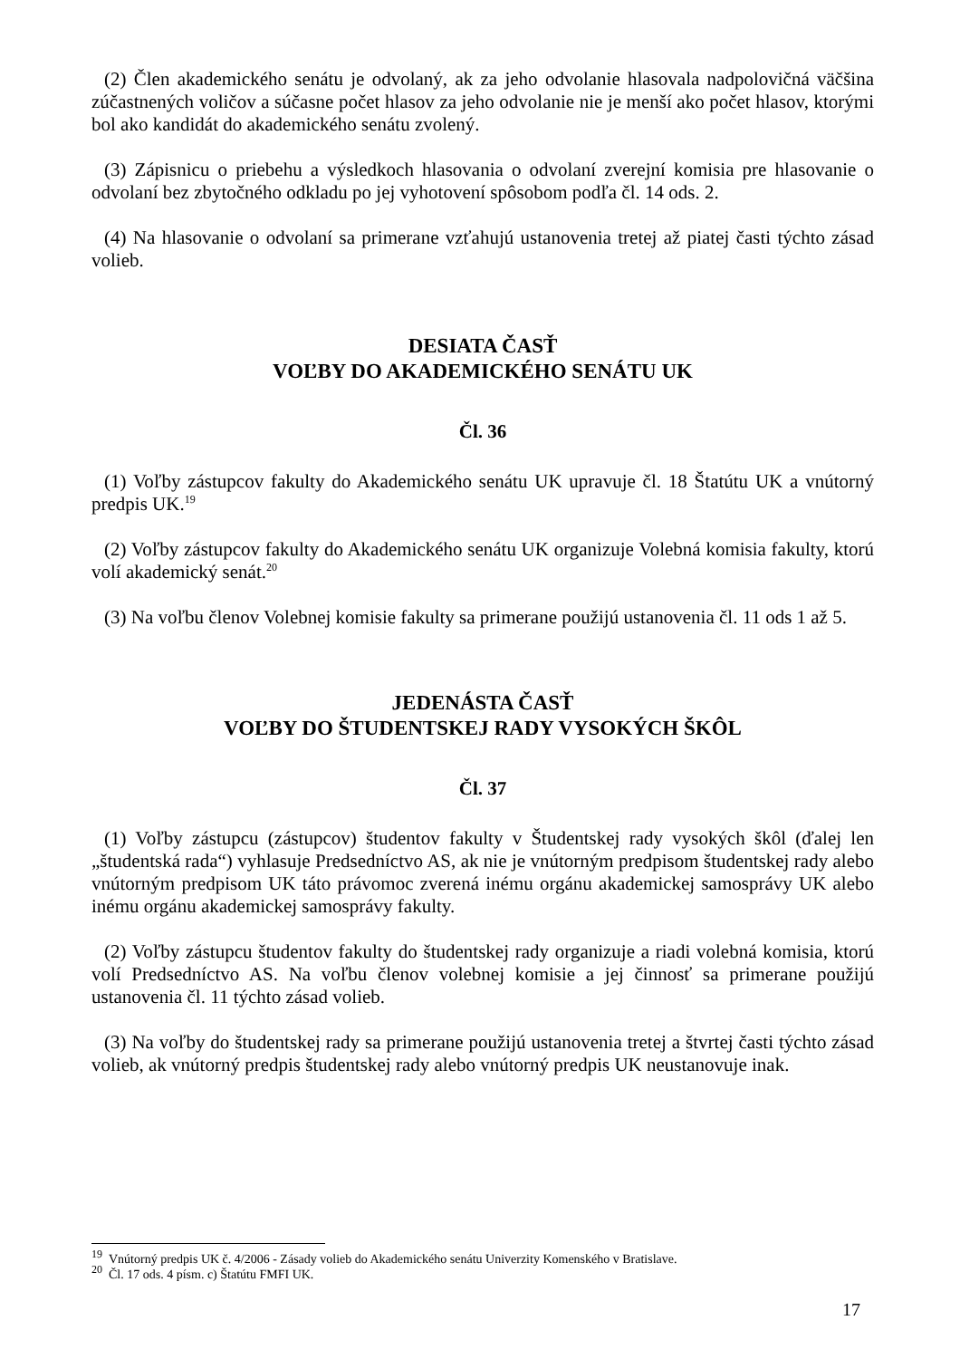(2) Člen akademického senátu je odvolaný, ak za jeho odvolanie hlasovala nadpolovičná väčšina zúčastnených voličov a súčasne počet hlasov za jeho odvolanie nie je menší ako počet hlasov, ktorými bol ako kandidát do akademického senátu zvolený.
(3) Zápisnicu o priebehu a výsledkoch hlasovania o odvolaní zverejní komisia pre hlasovanie o odvolaní bez zbytočného odkladu po jej vyhotovení spôsobom podľa čl. 14 ods. 2.
(4) Na hlasovanie o odvolaní sa primerane vzťahujú ustanovenia tretej až piatej časti týchto zásad volieb.
DESIATA ČASŤ
VOĽBY DO AKADEMICKÉHO SENÁTU UK
Čl. 36
(1) Voľby zástupcov fakulty do Akademického senátu UK upravuje čl. 18 Štatútu UK a vnútorný predpis UK.<sup>19</sup>
(2) Voľby zástupcov fakulty do Akademického senátu UK organizuje Volebná komisia fakulty, ktorú volí akademický senát.<sup>20</sup>
(3) Na voľbu členov Volebnej komisie fakulty sa primerane použijú ustanovenia čl. 11 ods 1 až 5.
JEDENÁSTA ČASŤ
VOĽBY DO ŠTUDENTSKEJ RADY VYSOKÝCH ŠKÔL
Čl. 37
(1) Voľby zástupcu (zástupcov) študentov fakulty v Študentskej rady vysokých škôl (ďalej len „študentská rada“) vyhlasuje Predsedníctvo AS, ak nie je vnútorným predpisom študentskej rady alebo vnútorným predpisom UK táto právomoc zverená inému orgánu akademickej samosprávy UK alebo inému orgánu akademickej samosprávy fakulty.
(2) Voľby zástupcu študentov fakulty do študentskej rady organizuje a riadi volebná komisia, ktorú volí Predsedníctvo AS. Na voľbu členov volebnej komisie a jej činnosť sa primerane použijú ustanovenia čl. 11 týchto zásad volieb.
(3) Na voľby do študentskej rady sa primerane použijú ustanovenia tretej a štvrtej časti týchto zásad volieb, ak vnútorný predpis študentskej rady alebo vnútorný predpis UK neustanovuje inak.
<sup>19</sup> Vnútorný predpis UK č. 4/2006 - Zásady volieb do Akademického senátu Univerzity Komenského v Bratislave.
<sup>20</sup> Čl. 17 ods. 4 písm. c) Štatútu FMFI UK.
17